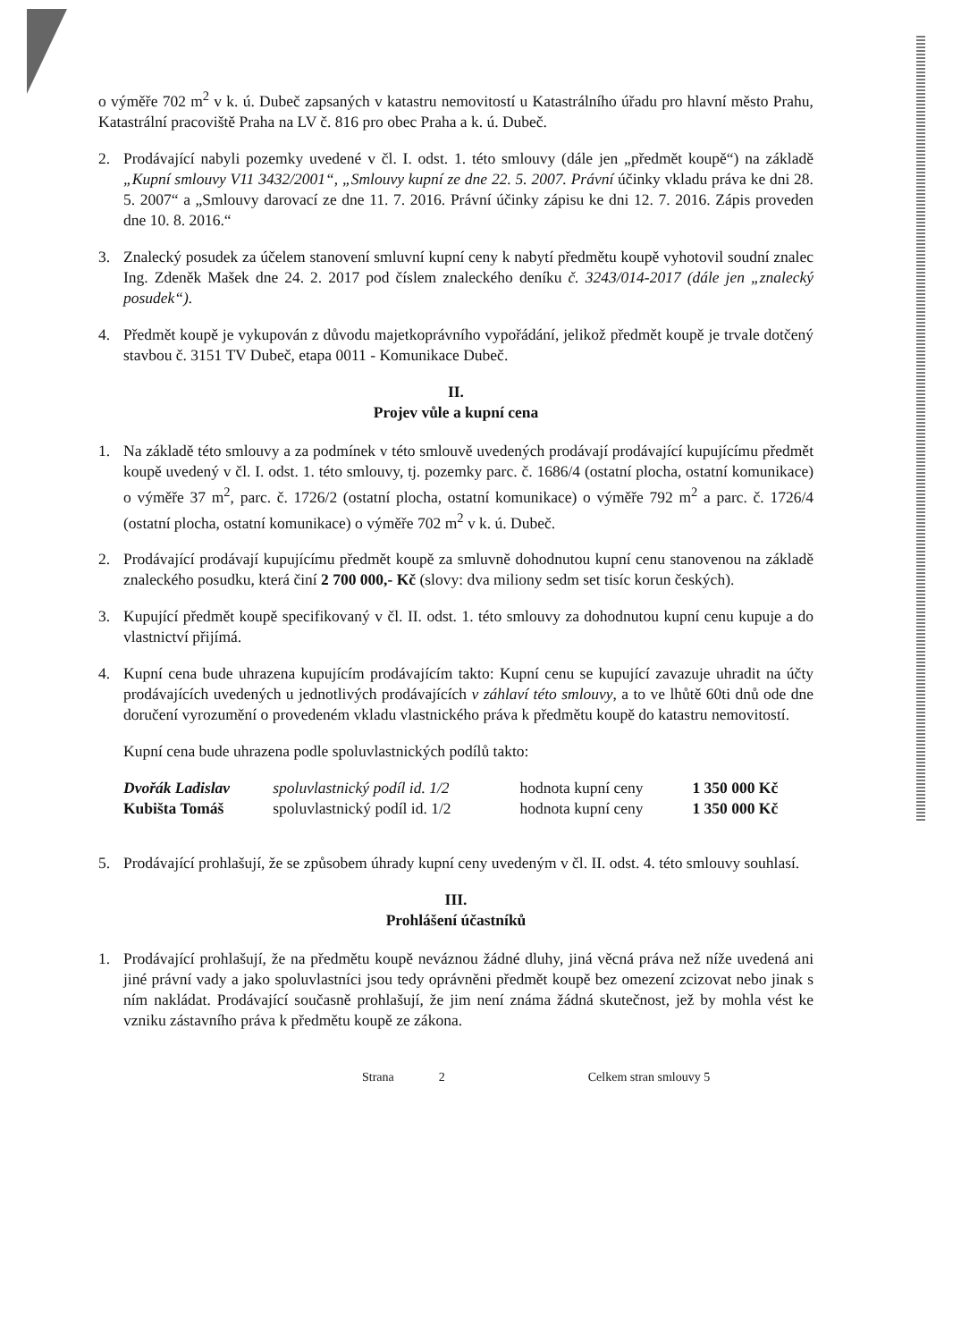o výměře 702 m<sup>2</sup> v k. ú. Dubeč zapsaných v katastru nemovitostí u Katastrálního úřadu pro hlavní město Prahu, Katastrální pracoviště Praha na LV č. 816 pro obec Praha a k. ú. Dubeč.
2. Prodávající nabyli pozemky uvedené v čl. I. odst. 1. této smlouvy (dále jen „předmět koupě“) na základě „Kupní smlouvy V11 3432/2001“, „Smlouvy kupní ze dne 22. 5. 2007. Právní účinky vkladu práva ke dni 28. 5. 2007“ a „Smlouvy darovací ze dne 11. 7. 2016. Právní účinky zápisu ke dni 12. 7. 2016. Zápis proveden dne 10. 8. 2016.“
3. Znalecký posudek za účelem stanovení smluvní kupní ceny k nabytí předmětu koupě vyhotovil soudní znalec Ing. Zdeněk Mašek dne 24. 2. 2017 pod číslem znaleckého deníku č. 3243/014-2017 (dále jen „znalecký posudek“).
4. Předmět koupě je vykupován z důvodu majetkoprávního vypořádání, jelikož předmět koupě je trvale dotčený stavbou č. 3151 TV Dubeč, etapa 0011 - Komunikace Dubeč.
II.
Projev vůle a kupní cena
1. Na základě této smlouvy a za podmínek v této smlouvě uvedených prodávají prodávající kupujícímu předmět koupě uvedený v čl. I. odst. 1. této smlouvy, tj. pozemky parc. č. 1686/4 (ostatní plocha, ostatní komunikace) o výměře 37 m<sup>2</sup>, parc. č. 1726/2 (ostatní plocha, ostatní komunikace) o výměře 792 m<sup>2</sup> a parc. č. 1726/4 (ostatní plocha, ostatní komunikace) o výměře 702 m<sup>2</sup> v k. ú. Dubeč.
2. Prodávající prodávají kupujícímu předmět koupě za smluvně dohodnutou kupní cenu stanovenou na základě znaleckého posudku, která činí 2 700 000,- Kč (slovy: dva miliony sedm set tisíc korun českých).
3. Kupující předmět koupě specifikovaný v čl. II. odst. 1. této smlouvy za dohodnutou kupní cenu kupuje a do vlastnictví přijímá.
4. Kupní cena bude uhrazena kupujícím prodávajícím takto: Kupní cenu se kupující zavazuje uhradit na účty prodávajících uvedených u jednotlivých prodávajících v záhlaví této smlouvy, a to ve lhůtě 60ti dnů ode dne doručení vyrozumění o provedeném vkladu vlastnického práva k předmětu koupě do katastru nemovitostí.
Kupní cena bude uhrazena podle spoluvlastnických podílů takto:
| Dvořák Ladislav | spoluvlastnický podíl id. 1/2 | hodnota kupní ceny | 1 350 000 Kč |
| Kubišta Tomáš | spoluvlastnický podíl id. 1/2 | hodnota kupní ceny | 1 350 000 Kč |
5. Prodávající prohlašují, že se způsobem úhrady kupní ceny uvedeným v čl. II. odst. 4. této smlouvy souhlasí.
III.
Prohlášení účastníků
1. Prodávající prohlašují, že na předmětu koupě neváznou žádné dluhy, jiná věcná práva než níže uvedená ani jiné právní vady a jako spoluvlastníci jsou tedy oprávněni předmět koupě bez omezení zcizovat nebo jinak s ním nakládat. Prodávající současně prohlašují, že jim není známa žádná skutečnost, jež by mohla vést ke vzniku zástavního práva k předmětu koupě ze zákona.
Strana 2 Celkem stran smlouvy 5